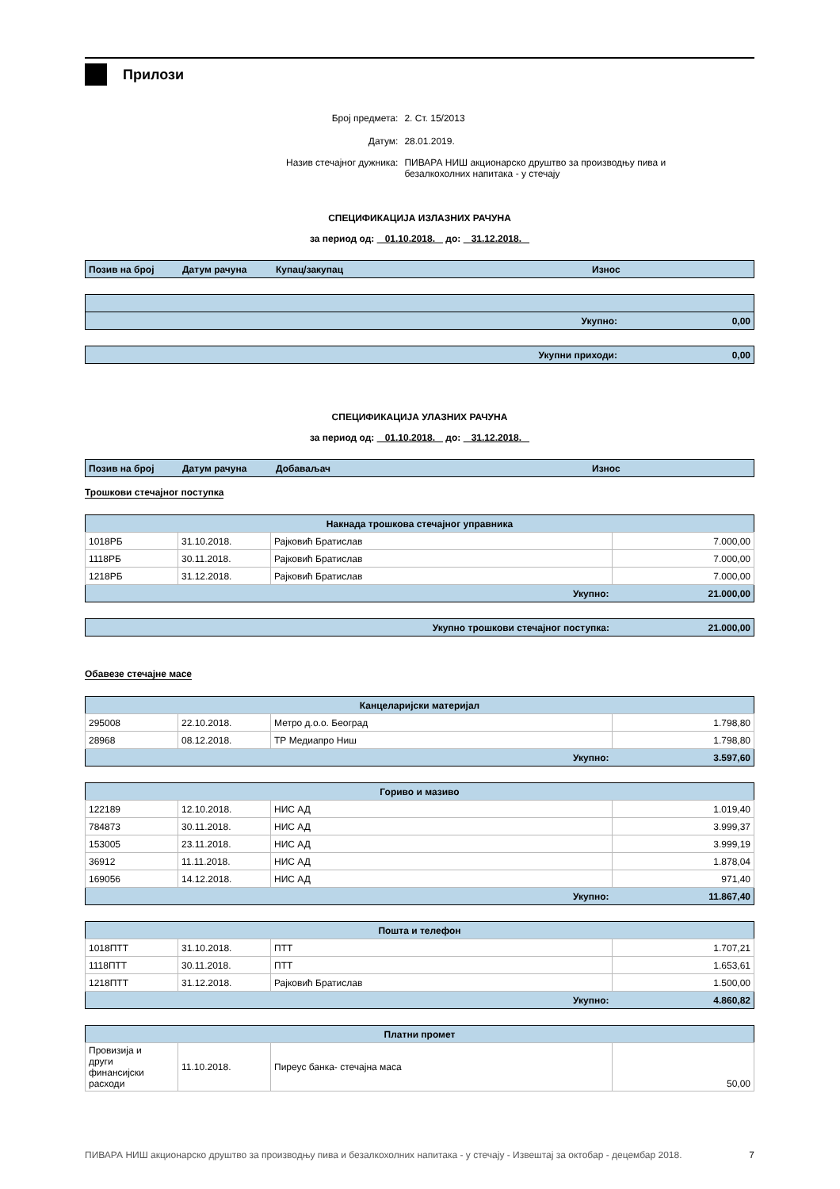Прилози
| Број предмета: | 2. Ст. 15/2013 |
| Датум: | 28.01.2019. |
| Назив стечајног дужника: | ПИВАРА НИШ акционарско друштво за производњу пива и безалкохолних напитака - у стечају |
СПЕЦИФИКАЦИЈА ИЗЛАЗНИХ РАЧУНА
за период од: 01.10.2018. до: 31.12.2018.
| Позив на број | Датум рачуна | Купац/закупац | Износ |
| --- | --- | --- | --- |
| Укупно: | 0,00 |
| Укупни приходи: | 0,00 |
СПЕЦИФИКАЦИЈА УЛАЗНИХ РАЧУНА
за период од: 01.10.2018. до: 31.12.2018.
| Позив на број | Датум рачуна | Добаваљач | Износ |
| --- | --- | --- | --- |
Трошкови стечајног поступка
| Накнада трошкова стечајног управника | | | |
| --- | --- | --- | --- |
| 1018РБ | 31.10.2018. | Рајковић Братислав | 7.000,00 |
| 1118РБ | 30.11.2018. | Рајковић Братислав | 7.000,00 |
| 1218РБ | 31.12.2018. | Рајковић Братислав | 7.000,00 |
| Укупно: | | | 21.000,00 |
| Укупно трошкови стечајног поступка: | 21.000,00 |
Обавезе стечајне масе
| Канцеларијски материјал | | | |
| --- | --- | --- | --- |
| 295008 | 22.10.2018. | Метро д.о.о. Београд | 1.798,80 |
| 28968 | 08.12.2018. | ТР Медиапро Ниш | 1.798,80 |
| Укупно: | | | 3.597,60 |
| Гориво и мазиво | | | |
| --- | --- | --- | --- |
| 122189 | 12.10.2018. | НИС АД | 1.019,40 |
| 784873 | 30.11.2018. | НИС АД | 3.999,37 |
| 153005 | 23.11.2018. | НИС АД | 3.999,19 |
| 36912 | 11.11.2018. | НИС АД | 1.878,04 |
| 169056 | 14.12.2018. | НИС АД | 971,40 |
| Укупно: | | | 11.867,40 |
| Пошта и телефон | | | |
| --- | --- | --- | --- |
| 1018ПТТ | 31.10.2018. | ПТТ | 1.707,21 |
| 1118ПТТ | 30.11.2018. | ПТТ | 1.653,61 |
| 1218ПТТ | 31.12.2018. | Рајковић Братислав | 1.500,00 |
| Укупно: | | | 4.860,82 |
| Платни промет | | | |
| --- | --- | --- | --- |
| Провизија и други финансијски расходи | 11.10.2018. | Пиреус банка- стечајна маса | 50,00 |
ПИВАРА НИШ акционарско друштво за производњу пива и безалкохолних напитака - у стечају - Извештај за октобар - децембар 2018. 7